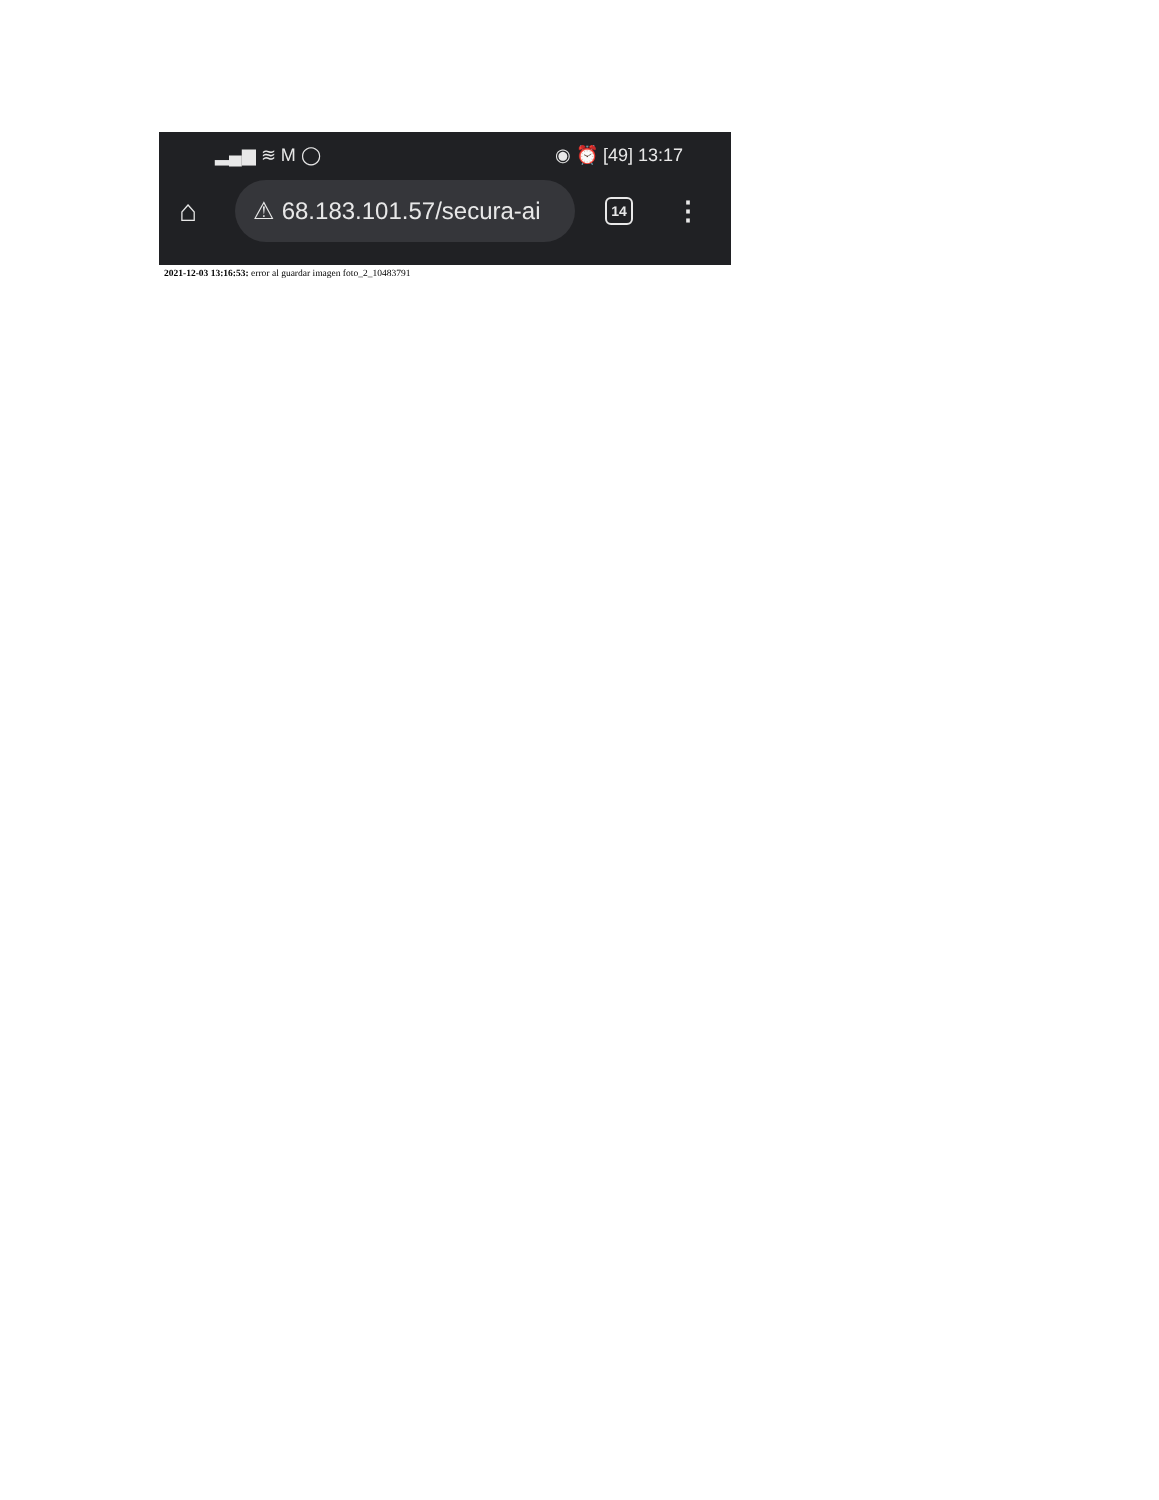▂▄▆ ≋ M ◯ ◉ ⏰ [49] 13:17
⌂
⚠ 68.183.101.57/secura-ai
14
⋮
2021-12-03 13:16:53: error al guardar imagen foto_2_10483791